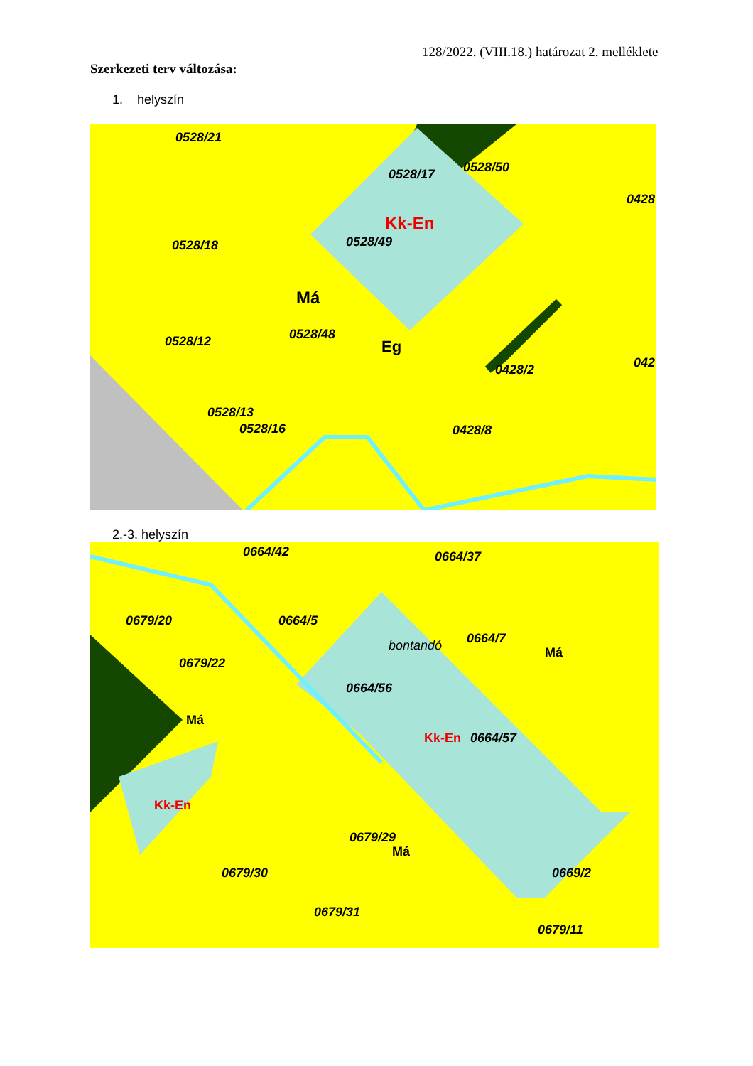128/2022. (VIII.18.) határozat 2. melléklete
Szerkezeti terv változása:
1. helyszín
0528/21
0528/17 0528/50
Kk-En
0528/49 0528/18
Má
0528/48 0528/12 Eg
0428/2
0528/13
0528/16 0428/8
0428
042
2.-3. helyszín
0664/42 0664/37
0679/20 0664/5
bontandó 0664/7
Má
0679/22
0664/56
Má
Kk-En 0664/57
Kk-En
0679/29
Má
0679/30 0669/2
0679/31
0679/11